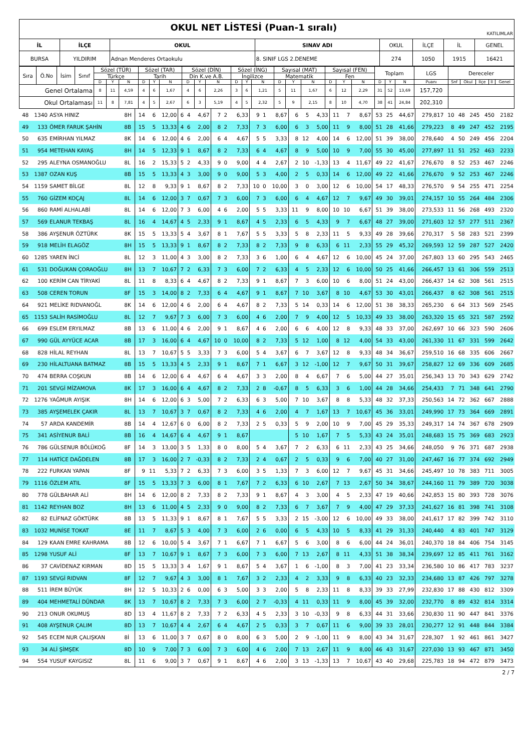| OKUL NET LİSTESİ (Puan-1 sıralı) KATILIMLAR | | | | | | | |
| İL | İLÇE | OKUL | SINAV ADI | OKUL | İLÇE | İL | GENEL |
| BURSA | YILDIRIM | Adnan Menderes Ortaokulu | 8. SINIF LGS 2.DENEME | 274 | 1050 | 1915 | 16421 |
| Sıra | Ö.No | İsim | Sınıf | Sözel (TÜR) | | | Sözel (TAR) | | | Sözel (DİN) | | | Sözel (İNG) | | | Sayısal (MAT) | | | Sayısal (FEN) | | | Toplam | | | LGS | Dereceler | | | | |
| | | | | Türkçe | | | Tarih | | | Din K.ve A.B. | | | İngilizce | | | Matematik | | | Fen | | | | | | | | | | | |
| | | | | D | Y | N | D | Y | N | D | Y | N | D | Y | N | D | Y | N | D | Y | N | D | Y | N | Puanı | Snf | Okul | İlçe | İl | Genel |
| Genel Ortalama | | | | 8 | 11 | 4,59 | 4 | 6 | 1,67 | 4 | 6 | 2,26 | 3 | 6 | 1,21 | 5 | 11 | 1,67 | 6 | 12 | 2,29 | 31 | 52 | 13,69 | 157,720 | | | | | |
| Okul Ortalaması | | | | 11 | 8 | 7,81 | 4 | 5 | 2,67 | 6 | 3 | 5,19 | 4 | 5 | 2,32 | 5 | 9 | 2,15 | 8 | 10 | 4,70 | 38 | 41 | 24,84 | 202,310 | | | | | |
| 48 | 1340 | ASYA HINIZ | 8H | 14 | 6 | 12,00 | 6 | 4 | 4,67 | 7 | 2 | 6,33 | 9 | 1 | 8,67 | 6 | 5 | 4,33 | 11 | 7 | 8,67 | 53 | 25 | 44,67 | 279,817 | 10 | 48 | 245 | 450 | 2182 |
| 49 | 133 | ÖMER FARUK ŞAHİN | 8B | 15 | 5 | 13,33 | 4 | 6 | 2,00 | 8 | 2 | 7,33 | 7 | 3 | 6,00 | 6 | 3 | 5,00 | 11 | 9 | 8,00 | 51 | 28 | 41,66 | 279,223 | 8 | 49 | 247 | 452 | 2195 |
| 50 | 635 | EMİRHAN YILMAZ | 8K | 14 | 6 | 12,00 | 4 | 6 | 2,00 | 6 | 4 | 4,67 | 5 | 5 | 3,33 | 8 | 12 | 4,00 | 14 | 6 | 12,00 | 51 | 39 | 38,00 | 278,640 | 4 | 50 | 249 | 456 | 2204 |
| 51 | 954 | METEHAN KAYAŞ | 8H | 14 | 5 | 12,33 | 9 | 1 | 8,67 | 8 | 2 | 7,33 | 6 | 4 | 4,67 | 8 | 9 | 5,00 | 10 | 9 | 7,00 | 55 | 30 | 45,00 | 277,897 | 11 | 51 | 252 | 463 | 2233 |
| 52 | 295 | ALEYNA OSMANOĞLU | 8L | 16 | 2 | 15,33 | 5 | 2 | 4,33 | 9 | 0 | 9,00 | 4 | 4 | 2,67 | 2 | 10 | -1,33 | 13 | 4 | 11,67 | 49 | 22 | 41,67 | 276,670 | 8 | 52 | 253 | 467 | 2246 |
| 53 | 1387 | OZAN KUŞ | 8B | 15 | 5 | 13,33 | 4 | 3 | 3,00 | 9 | 0 | 9,00 | 5 | 3 | 4,00 | 2 | 5 | 0,33 | 14 | 6 | 12,00 | 49 | 22 | 41,66 | 276,670 | 9 | 52 | 253 | 467 | 2246 |
| 54 | 1159 | SAMET BİLGE | 8L | 12 | 8 | 9,33 | 9 | 1 | 8,67 | 8 | 2 | 7,33 | 10 | 0 | 10,00 | 3 | 0 | 3,00 | 12 | 6 | 10,00 | 54 | 17 | 48,33 | 276,570 | 9 | 54 | 255 | 471 | 2254 |
| 55 | 760 | GİZEM KOÇAJ | 8L | 14 | 6 | 12,00 | 3 | 7 | 0,67 | 7 | 3 | 6,00 | 7 | 3 | 6,00 | 6 | 4 | 4,67 | 12 | 7 | 9,67 | 49 | 30 | 39,01 | 274,157 | 10 | 55 | 264 | 484 | 2306 |
| 56 | 860 | RAMİ ALHALABİ | 8L | 14 | 6 | 12,00 | 7 | 3 | 6,00 | 4 | 6 | 2,00 | 5 | 5 | 3,33 | 11 | 9 | 8,00 | 10 | 10 | 6,67 | 51 | 39 | 38,00 | 273,533 | 11 | 56 | 268 | 493 | 2320 |
| 57 | 569 | ELANUR TEKBAŞ | 8L | 16 | 4 | 14,67 | 4 | 5 | 2,33 | 9 | 1 | 8,67 | 4 | 5 | 2,33 | 6 | 5 | 4,33 | 9 | 7 | 6,67 | 48 | 27 | 39,00 | 271,603 | 12 | 57 | 277 | 511 | 2367 |
| 58 | 386 | AYŞENUR ÖZTÜRK | 8K | 15 | 5 | 13,33 | 5 | 4 | 3,67 | 8 | 1 | 7,67 | 5 | 5 | 3,33 | 5 | 8 | 2,33 | 11 | 5 | 9,33 | 49 | 28 | 39,66 | 270,317 | 5 | 58 | 283 | 521 | 2399 |
| 59 | 918 | MELİH ELAGÖZ | 8H | 15 | 5 | 13,33 | 9 | 1 | 8,67 | 8 | 2 | 7,33 | 8 | 2 | 7,33 | 9 | 8 | 6,33 | 6 | 11 | 2,33 | 55 | 29 | 45,32 | 269,593 | 12 | 59 | 287 | 527 | 2420 |
| 60 | 1285 | YAREN İNCİ | 8L | 12 | 3 | 11,00 | 4 | 3 | 3,00 | 8 | 2 | 7,33 | 3 | 6 | 1,00 | 6 | 4 | 4,67 | 12 | 6 | 10,00 | 45 | 24 | 37,00 | 267,803 | 13 | 60 | 295 | 543 | 2465 |
| 61 | 531 | DOĞUKAN ÇORAOĞLU | 8H | 13 | 7 | 10,67 | 7 | 2 | 6,33 | 7 | 3 | 6,00 | 7 | 2 | 6,33 | 4 | 5 | 2,33 | 12 | 6 | 10,00 | 50 | 25 | 41,66 | 266,457 | 13 | 61 | 306 | 559 | 2513 |
| 62 | 100 | KERİM CAN TİRYAKİ | 8L | 11 | 8 | 8,33 | 6 | 4 | 4,67 | 8 | 2 | 7,33 | 9 | 1 | 8,67 | 7 | 3 | 6,00 | 10 | 6 | 8,00 | 51 | 24 | 43,00 | 266,437 | 14 | 62 | 308 | 561 | 2515 |
| 63 | 508 | CEREN TORUN | 8F | 15 | 3 | 14,00 | 8 | 2 | 7,33 | 6 | 4 | 4,67 | 9 | 1 | 8,67 | 7 | 10 | 3,67 | 8 | 10 | 4,67 | 53 | 30 | 43,01 | 266,437 | 8 | 62 | 308 | 561 | 2515 |
| 64 | 921 | MELİKE RIDVANOĞL | 8K | 14 | 6 | 12,00 | 4 | 6 | 2,00 | 6 | 4 | 4,67 | 8 | 2 | 7,33 | 5 | 14 | 0,33 | 14 | 6 | 12,00 | 51 | 38 | 38,33 | 265,230 | 6 | 64 | 313 | 569 | 2545 |
| 65 | 1153 | SALİH RASİMOĞLU | 8L | 12 | 7 | 9,67 | 7 | 3 | 6,00 | 7 | 3 | 6,00 | 4 | 6 | 2,00 | 7 | 9 | 4,00 | 12 | 5 | 10,33 | 49 | 33 | 38,00 | 263,320 | 15 | 65 | 321 | 587 | 2592 |
| 66 | 699 | ESLEM ERYILMAZ | 8B | 13 | 6 | 11,00 | 4 | 6 | 2,00 | 9 | 1 | 8,67 | 4 | 6 | 2,00 | 6 | 6 | 4,00 | 12 | 8 | 9,33 | 48 | 33 | 37,00 | 262,697 | 10 | 66 | 323 | 590 | 2606 |
| 67 | 990 | GÜL AYYÜCE ACAR | 8B | 17 | 3 | 16,00 | 6 | 4 | 4,67 | 10 | 0 | 10,00 | 8 | 2 | 7,33 | 5 | 12 | 1,00 | 8 | 12 | 4,00 | 54 | 33 | 43,00 | 261,330 | 11 | 67 | 331 | 599 | 2642 |
| 68 | 828 | HİLAL REYHAN | 8L | 13 | 7 | 10,67 | 5 | 5 | 3,33 | 7 | 3 | 6,00 | 5 | 4 | 3,67 | 6 | 7 | 3,67 | 12 | 8 | 9,33 | 48 | 34 | 36,67 | 259,510 | 16 | 68 | 335 | 606 | 2667 |
| 69 | 230 | HİLALTUANA BATMAZ | 8B | 15 | 5 | 13,33 | 4 | 5 | 2,33 | 9 | 1 | 8,67 | 7 | 1 | 6,67 | 3 | 12 | -1,00 | 12 | 7 | 9,67 | 50 | 31 | 39,67 | 258,827 | 12 | 69 | 336 | 609 | 2685 |
| 70 | 474 | BERRA COŞKUN | 8B | 14 | 6 | 12,00 | 6 | 4 | 4,67 | 6 | 4 | 4,67 | 3 | 3 | 2,00 | 8 | 4 | 6,67 | 7 | 6 | 5,00 | 44 | 27 | 35,01 | 256,343 | 13 | 70 | 343 | 629 | 2742 |
| 71 | 201 | SEVGİ MİZAMOVA | 8K | 17 | 3 | 16,00 | 6 | 4 | 4,67 | 8 | 2 | 7,33 | 2 | 8 | -0,67 | 8 | 5 | 6,33 | 3 | 6 | 1,00 | 44 | 28 | 34,66 | 254,433 | 7 | 71 | 348 | 641 | 2790 |
| 72 | 1276 | YAĞMUR AYIŞIK | 8H | 14 | 6 | 12,00 | 6 | 3 | 5,00 | 7 | 2 | 6,33 | 6 | 3 | 5,00 | 7 | 10 | 3,67 | 8 | 8 | 5,33 | 48 | 32 | 37,33 | 250,563 | 14 | 72 | 362 | 667 | 2888 |
| 73 | 385 | AYŞEMELEK ÇAKIR | 8L | 13 | 7 | 10,67 | 3 | 7 | 0,67 | 8 | 2 | 7,33 | 4 | 6 | 2,00 | 4 | 7 | 1,67 | 13 | 7 | 10,67 | 45 | 36 | 33,01 | 249,990 | 17 | 73 | 364 | 669 | 2891 |
| 74 | 57 | ARDA KANDEMİR | 8B | 14 | 4 | 12,67 | 6 | 0 | 6,00 | 8 | 2 | 7,33 | 2 | 5 | 0,33 | 5 | 9 | 2,00 | 10 | 9 | 7,00 | 45 | 29 | 35,33 | 249,317 | 14 | 74 | 367 | 678 | 2909 |
| 75 | 341 | ASİYENUR BALİ | 8B | 16 | 4 | 14,67 | 6 | 4 | 4,67 | 9 | 1 | 8,67 | | | | 5 | 10 | 1,67 | 7 | 5 | 5,33 | 43 | 24 | 35,01 | 248,683 | 15 | 75 | 369 | 683 | 2923 |
| 76 | 786 | GÜLSENUR BÖLÜKOĞ | 8F | 14 | 3 | 13,00 | 3 | 5 | 1,33 | 8 | 0 | 8,00 | 5 | 4 | 3,67 | 7 | 2 | 6,33 | 6 | 11 | 2,33 | 43 | 25 | 34,66 | 248,050 | 9 | 76 | 371 | 687 | 2938 |
| 77 | 114 | HATİCE DAĞDELEN | 8B | 17 | 3 | 16,00 | 2 | 7 | -0,33 | 8 | 2 | 7,33 | 2 | 4 | 0,67 | 2 | 5 | 0,33 | 9 | 6 | 7,00 | 40 | 27 | 31,00 | 247,467 | 16 | 77 | 374 | 692 | 2949 |
| 78 | 222 | FURKAN YAPAN | 8F | 9 | 11 | 5,33 | 7 | 2 | 6,33 | 7 | 3 | 6,00 | 3 | 5 | 1,33 | 7 | 3 | 6,00 | 12 | 7 | 9,67 | 45 | 31 | 34,66 | 245,497 | 10 | 78 | 383 | 711 | 3005 |
| 79 | 1116 | ÖZLEM ATIL | 8F | 15 | 5 | 13,33 | 7 | 3 | 6,00 | 8 | 1 | 7,67 | 7 | 2 | 6,33 | 6 | 10 | 2,67 | 7 | 13 | 2,67 | 50 | 34 | 38,67 | 244,160 | 11 | 79 | 389 | 720 | 3038 |
| 80 | 778 | GÜLBAHAR ALİ | 8H | 14 | 6 | 12,00 | 8 | 2 | 7,33 | 8 | 2 | 7,33 | 9 | 1 | 8,67 | 4 | 3 | 3,00 | 4 | 5 | 2,33 | 47 | 19 | 40,66 | 242,853 | 15 | 80 | 393 | 728 | 3076 |
| 81 | 1142 | REYHAN BOZ | 8H | 13 | 6 | 11,00 | 4 | 5 | 2,33 | 9 | 0 | 9,00 | 8 | 2 | 7,33 | 6 | 7 | 3,67 | 7 | 9 | 4,00 | 47 | 29 | 37,33 | 241,627 | 16 | 81 | 398 | 741 | 3108 |
| 82 | 82 | ELİFNAZ GÖKTÜRK | 8B | 13 | 5 | 11,33 | 9 | 1 | 8,67 | 8 | 1 | 7,67 | 5 | 5 | 3,33 | 2 | 15 | -3,00 | 12 | 6 | 10,00 | 49 | 33 | 38,00 | 241,617 | 17 | 82 | 399 | 742 | 3110 |
| 83 | 1032 | MUNİSE TOKAT | 8E | 11 | 7 | 8,67 | 5 | 3 | 4,00 | 7 | 3 | 6,00 | 2 | 6 | 0,00 | 6 | 5 | 4,33 | 10 | 5 | 8,33 | 41 | 29 | 31,33 | 240,440 | 4 | 83 | 401 | 747 | 3129 |
| 84 | 129 | KAAN EMRE KAHRAMA | 8B | 12 | 6 | 10,00 | 5 | 4 | 3,67 | 7 | 1 | 6,67 | 7 | 1 | 6,67 | 5 | 6 | 3,00 | 8 | 6 | 6,00 | 44 | 24 | 36,01 | 240,370 | 18 | 84 | 406 | 754 | 3145 |
| 85 | 1298 | YUSUF ALİ | 8F | 13 | 7 | 10,67 | 9 | 1 | 8,67 | 7 | 3 | 6,00 | 7 | 3 | 6,00 | 7 | 13 | 2,67 | 8 | 11 | 4,33 | 51 | 38 | 38,34 | 239,697 | 12 | 85 | 411 | 761 | 3162 |
| 86 | 37 | CAVİDENAZ KIRMAN | 8D | 15 | 5 | 13,33 | 3 | 4 | 1,67 | 9 | 1 | 8,67 | 5 | 4 | 3,67 | 1 | 6 | -1,00 | 8 | 3 | 7,00 | 41 | 23 | 33,34 | 236,580 | 10 | 86 | 417 | 783 | 3237 |
| 87 | 1193 | SEVGİ RIDVAN | 8F | 12 | 7 | 9,67 | 4 | 3 | 3,00 | 8 | 1 | 7,67 | 3 | 2 | 2,33 | 4 | 2 | 3,33 | 9 | 8 | 6,33 | 40 | 23 | 32,33 | 234,680 | 13 | 87 | 426 | 797 | 3278 |
| 88 | 511 | İREM BÜYÜK | 8H | 12 | 5 | 10,33 | 2 | 6 | 0,00 | 6 | 3 | 5,00 | 3 | 3 | 2,00 | 5 | 8 | 2,33 | 11 | 8 | 8,33 | 39 | 33 | 27,99 | 232,830 | 17 | 88 | 430 | 812 | 3309 |
| 89 | 404 | MEHMETALİ DÜNDAR | 8K | 13 | 7 | 10,67 | 8 | 2 | 7,33 | 7 | 3 | 6,00 | 2 | 7 | -0,33 | 4 | 11 | 0,33 | 11 | 9 | 8,00 | 45 | 39 | 32,00 | 232,770 | 8 | 89 | 432 | 814 | 3314 |
| 90 | 213 | ONUR OKUMUŞ | 8D | 13 | 4 | 11,67 | 8 | 2 | 7,33 | 7 | 2 | 6,33 | 4 | 5 | 2,33 | 3 | 10 | -0,33 | 9 | 8 | 6,33 | 44 | 31 | 33,66 | 230,830 | 11 | 90 | 447 | 841 | 3376 |
| 91 | 408 | AYŞENUR ÇALIM | 8D | 13 | 7 | 10,67 | 4 | 4 | 2,67 | 6 | 4 | 4,67 | 2 | 5 | 0,33 | 3 | 7 | 0,67 | 11 | 6 | 9,00 | 39 | 33 | 28,01 | 230,277 | 12 | 91 | 448 | 844 | 3384 |
| 92 | 545 | ECEM NUR ÇALIŞKAN | 8İ | 13 | 6 | 11,00 | 3 | 7 | 0,67 | 8 | 0 | 8,00 | 6 | 3 | 5,00 | 2 | 9 | -1,00 | 11 | 9 | 8,00 | 43 | 34 | 31,67 | 228,307 | 1 | 92 | 461 | 861 | 3427 |
| 93 | 34 | ALİ ŞİMŞEK | 8D | 10 | 9 | 7,00 | 7 | 3 | 6,00 | 7 | 3 | 6,00 | 4 | 6 | 2,00 | 7 | 13 | 2,67 | 11 | 9 | 8,00 | 46 | 43 | 31,67 | 227,030 | 13 | 93 | 467 | 871 | 3450 |
| 94 | 554 | YUSUF KAYGISIZ | 8L | 11 | 6 | 9,00 | 3 | 7 | 0,67 | 9 | 1 | 8,67 | 4 | 6 | 2,00 | 3 | 13 | -1,33 | 13 | 7 | 10,67 | 43 | 40 | 29,68 | 225,783 | 18 | 94 | 472 | 879 | 3473 |
2 / 7